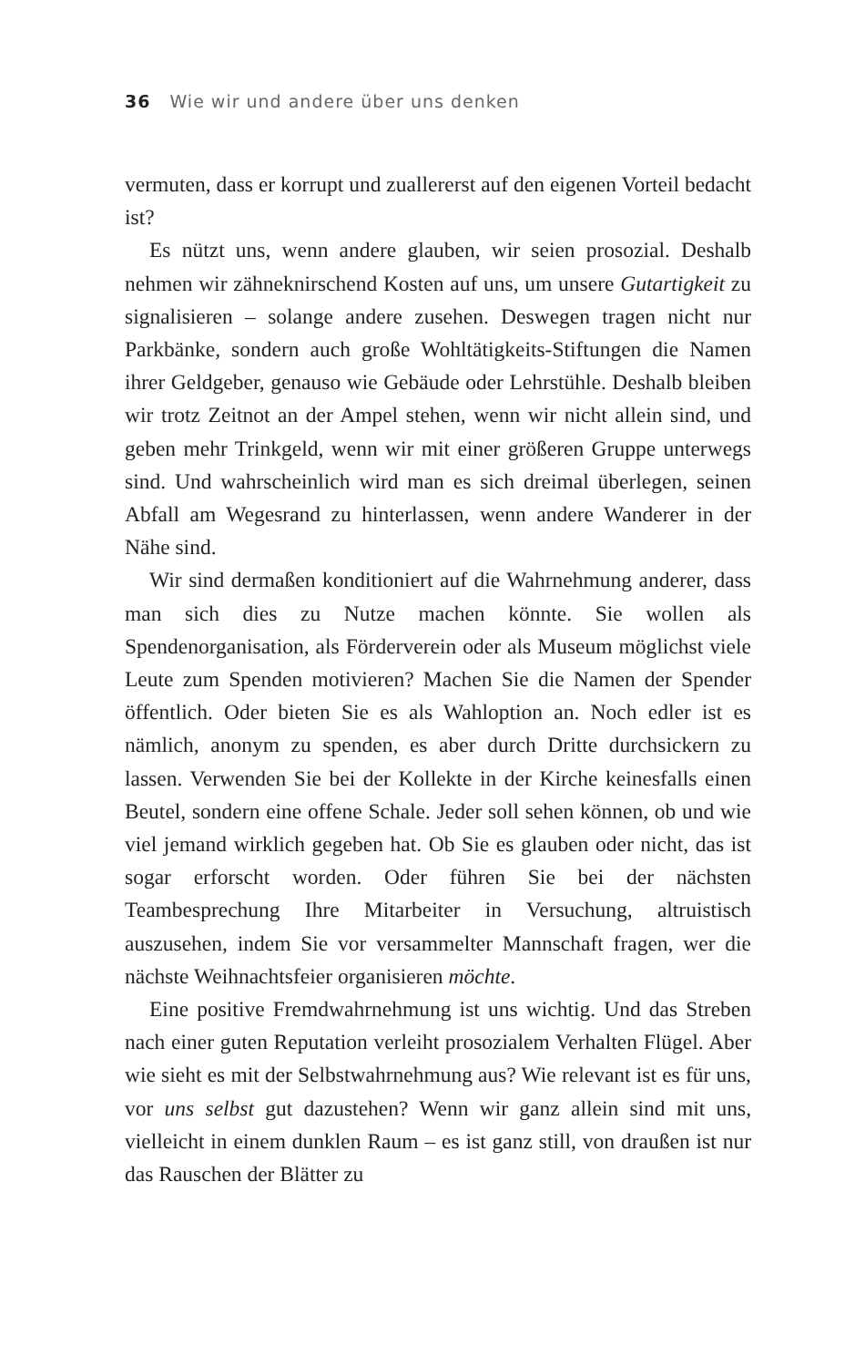36 Wie wir und andere über uns denken
vermuten, dass er korrupt und zuallererst auf den eigenen Vorteil bedacht ist?
Es nützt uns, wenn andere glauben, wir seien prosozial. Deshalb nehmen wir zähneknirschend Kosten auf uns, um unsere Gutartigkeit zu signalisieren – solange andere zusehen. Deswegen tragen nicht nur Parkbänke, sondern auch große Wohltätigkeits-Stiftungen die Namen ihrer Geldgeber, genauso wie Gebäude oder Lehrstühle. Deshalb bleiben wir trotz Zeitnot an der Ampel stehen, wenn wir nicht allein sind, und geben mehr Trinkgeld, wenn wir mit einer größeren Gruppe unterwegs sind. Und wahrscheinlich wird man es sich dreimal überlegen, seinen Abfall am Wegesrand zu hinterlassen, wenn andere Wanderer in der Nähe sind.
Wir sind dermaßen konditioniert auf die Wahrnehmung anderer, dass man sich dies zu Nutze machen könnte. Sie wollen als Spendenorganisation, als Förderverein oder als Museum möglichst viele Leute zum Spenden motivieren? Machen Sie die Namen der Spender öffentlich. Oder bieten Sie es als Wahloption an. Noch edler ist es nämlich, anonym zu spenden, es aber durch Dritte durchsickern zu lassen. Verwenden Sie bei der Kollekte in der Kirche keinesfalls einen Beutel, sondern eine offene Schale. Jeder soll sehen können, ob und wie viel jemand wirklich gegeben hat. Ob Sie es glauben oder nicht, das ist sogar erforscht worden. Oder führen Sie bei der nächsten Teambesprechung Ihre Mitarbeiter in Versuchung, altruistisch auszusehen, indem Sie vor versammelter Mannschaft fragen, wer die nächste Weihnachtsfeier organisieren möchte.
Eine positive Fremdwahrnehmung ist uns wichtig. Und das Streben nach einer guten Reputation verleiht prosozialem Verhalten Flügel. Aber wie sieht es mit der Selbstwahrnehmung aus? Wie relevant ist es für uns, vor uns selbst gut dazustehen? Wenn wir ganz allein sind mit uns, vielleicht in einem dunklen Raum – es ist ganz still, von draußen ist nur das Rauschen der Blätter zu